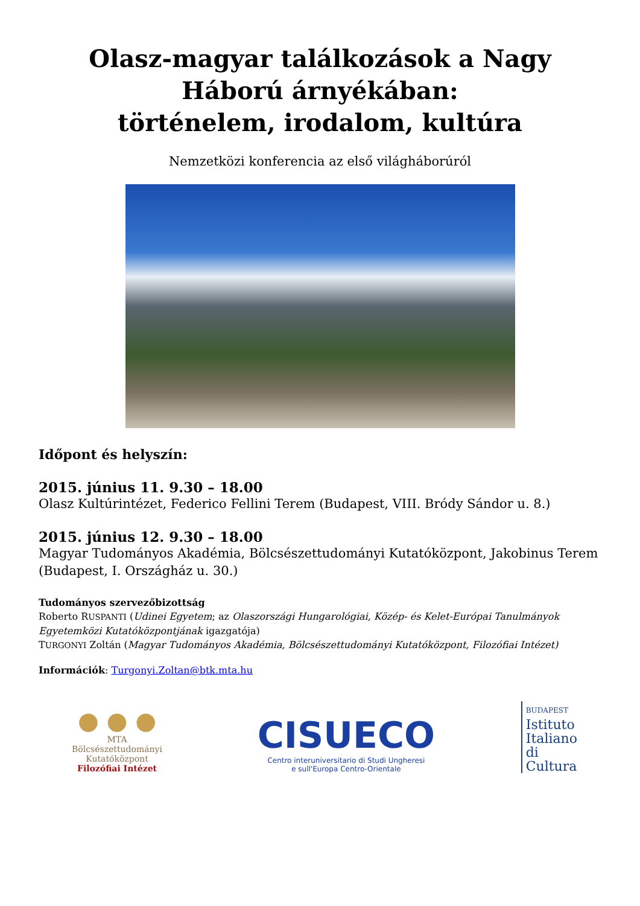Olasz-magyar találkozások a Nagy Háború árnyékában:
történelem, irodalom, kultúra
Nemzetközi konferencia az első világháborúról
Időpont és helyszín:
2015. június 11. 9.30 – 18.00
Olasz Kultúrintézet, Federico Fellini Terem (Budapest, VIII. Bródy Sándor u. 8.)
2015. június 12. 9.30 – 18.00
Magyar Tudományos Akadémia, Bölcsészettudományi Kutatóközpont, Jakobinus Terem (Budapest, I. Országház u. 30.)
Tudományos szervezőbizottság
Roberto RUSPANTI (Udinei Egyetem; az Olaszországi Hungarológiai, Közép- és Kelet-Európai Tanulmányok Egyetemközi Kutatóközpontjának igazgatója)
TURGONYI Zoltán (Magyar Tudományos Akadémia, Bölcsészettudományi Kutatóközpont, Filozófiai Intézet)
Információk: Turgonyi.Zoltan@btk.mta.hu
● ● ●
MTA
Bölcsészettudományi
Kutatóközpont
Filozófiai Intézet
CISUECO
Centro interuniversitario di Studi Ungheresi
e sull'Europa Centro-Orientale
BUDAPEST
Istituto
Italiano
di
Cultura